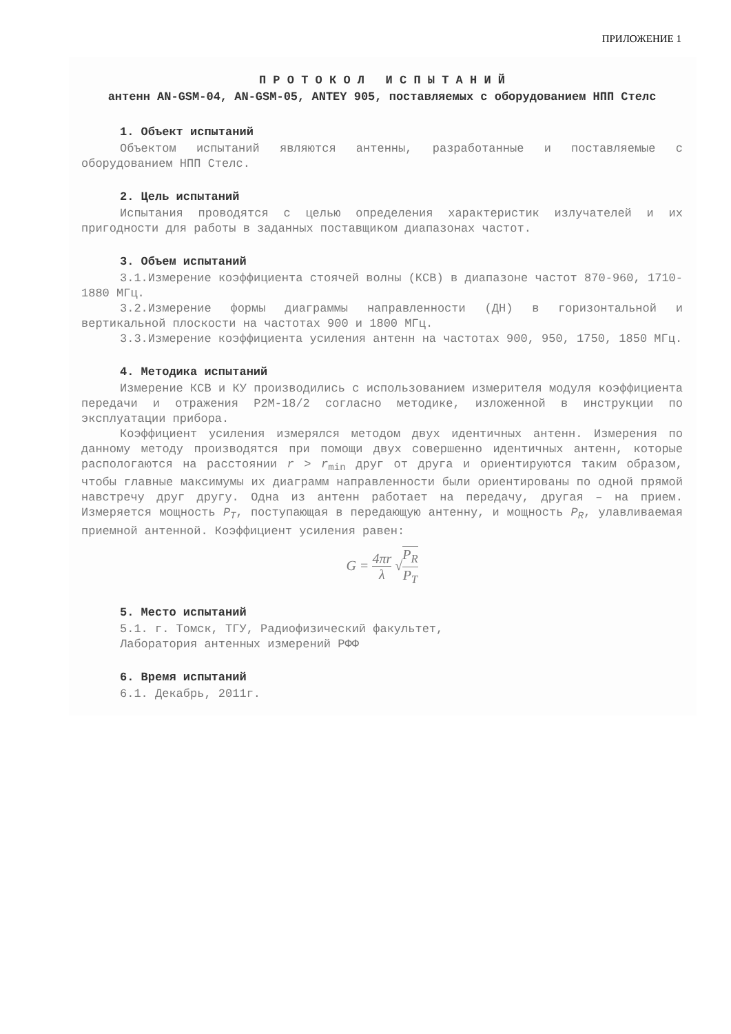ПРИЛОЖЕНИЕ 1
П Р О Т О К О Л И С П Ы Т А Н И Й
антенн AN-GSM-04, AN-GSM-05, ANTEY 905, поставляемых с оборудованием НПП Стелс
1. Объект испытаний
Объектом испытаний являются антенны, разработанные и поставляемые с оборудованием НПП Стелс.
2. Цель испытаний
Испытания проводятся с целью определения характеристик излучателей и их пригодности для работы в заданных поставщиком диапазонах частот.
3. Объем испытаний
3.1.Измерение коэффициента стоячей волны (КСВ) в диапазоне частот 870-960, 1710-1880 МГц.
3.2.Измерение формы диаграммы направленности (ДН) в горизонтальной и вертикальной плоскости на частотах 900 и 1800 МГц.
3.3.Измерение коэффициента усиления антенн на частотах 900, 950, 1750, 1850 МГц.
4. Методика испытаний
Измерение КСВ и КУ производились с использованием измерителя модуля коэффициента передачи и отражения Р2М-18/2 согласно методике, изложенной в инструкции по эксплуатации прибора.
Коэффициент усиления измерялся методом двух идентичных антенн. Измерения по данному методу производятся при помощи двух совершенно идентичных антенн, которые распологаются на расстоянии r > r<sub>min</sub> друг от друга и ориентируются таким образом, чтобы главные максимумы их диаграмм направленности были ориентированы по одной прямой навстречу друг другу. Одна из антенн работает на передачу, другая – на прием. Измеряется мощность P<sub>T</sub>, поступающая в передающую антенну, и мощность P<sub>R</sub>, улавливаемая приемной антенной. Коэффициент усиления равен:
G = 4πr λ √P<sub>R</sub> P<sub>T</sub>
5. Место испытаний
5.1. г. Томск, ТГУ, Радиофизический факультет,
Лаборатория антенных измерений РФФ
6. Время испытаний
6.1. Декабрь, 2011г.